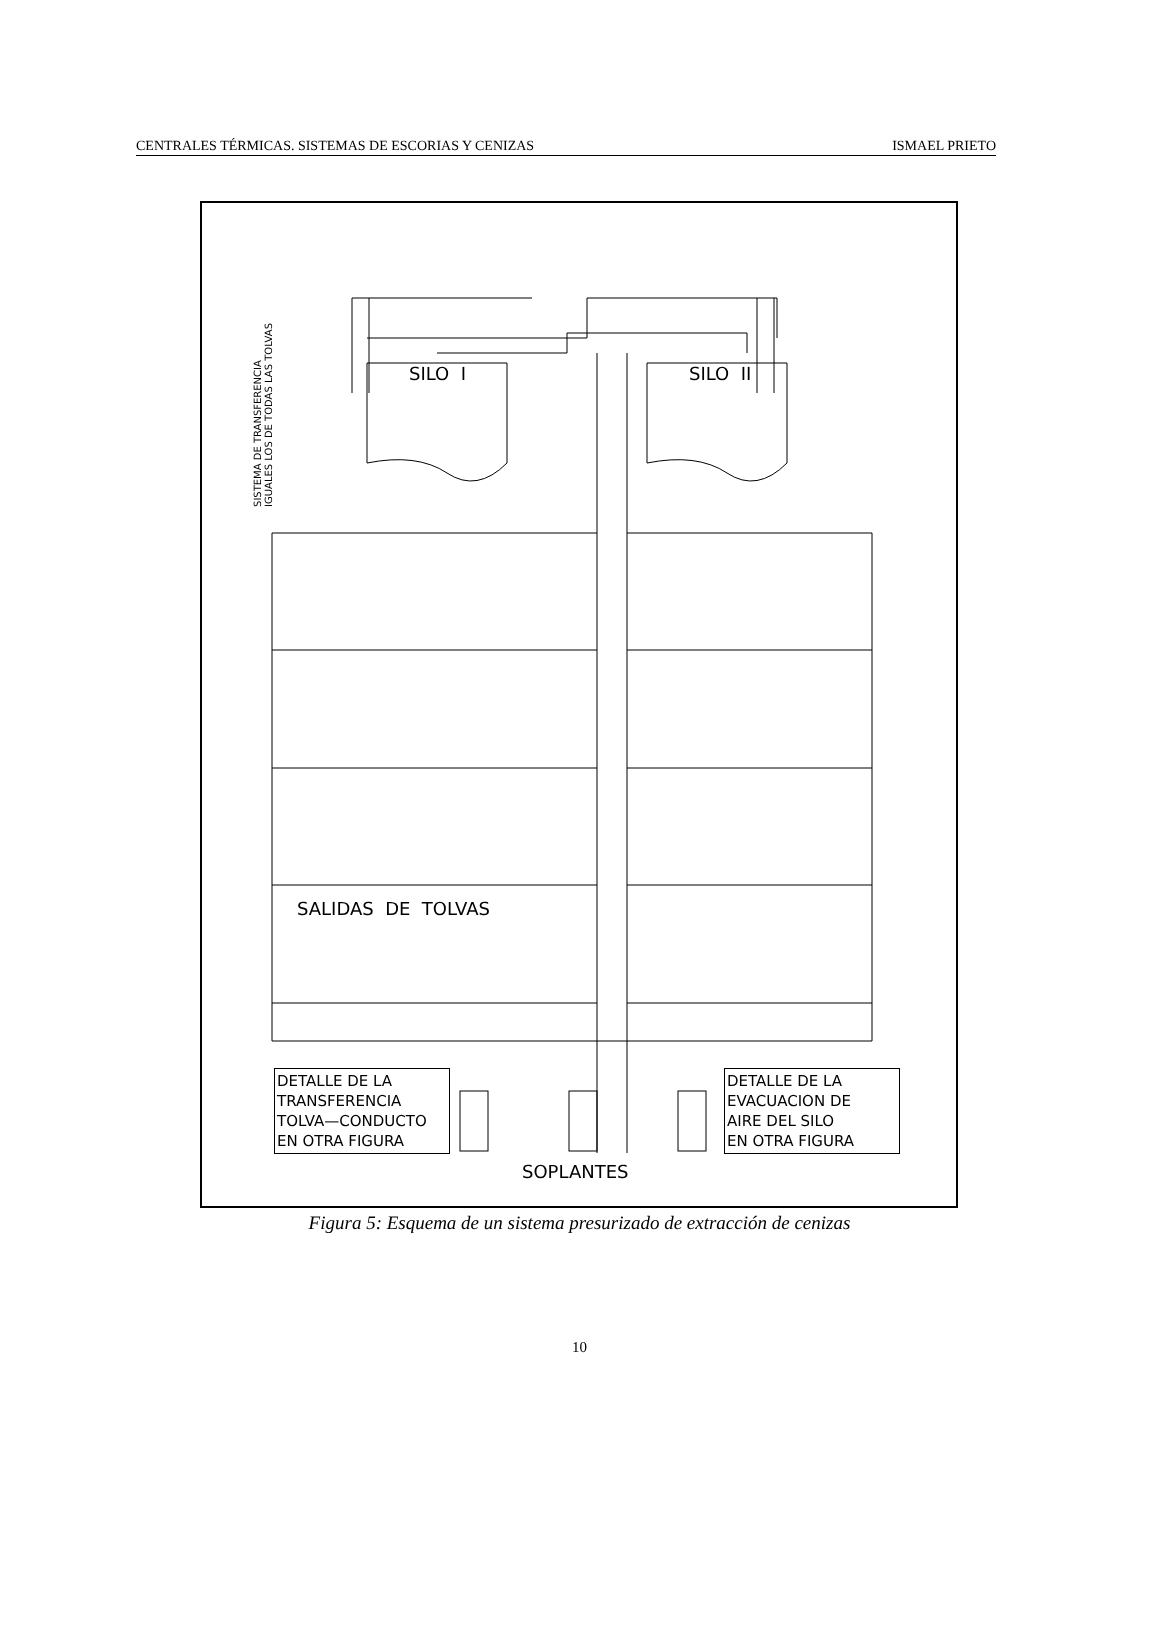CENTRALES TÉRMICAS. SISTEMAS DE ESCORIAS Y CENIZAS ISMAEL PRIETO
SILO I
SILO II
SALIDAS DE TOLVAS
SOPLANTES
SISTEMA DE TRANSFERENCIA IGUALES LOS DE TODAS LAS TOLVAS
DETALLE DE LA
TRANSFERENCIA
TOLVA—CONDUCTO
EN OTRA FIGURA
DETALLE DE LA
EVACUACION DE
AIRE DEL SILO
EN OTRA FIGURA
Figura 5: Esquema de un sistema presurizado de extracción de cenizas
10